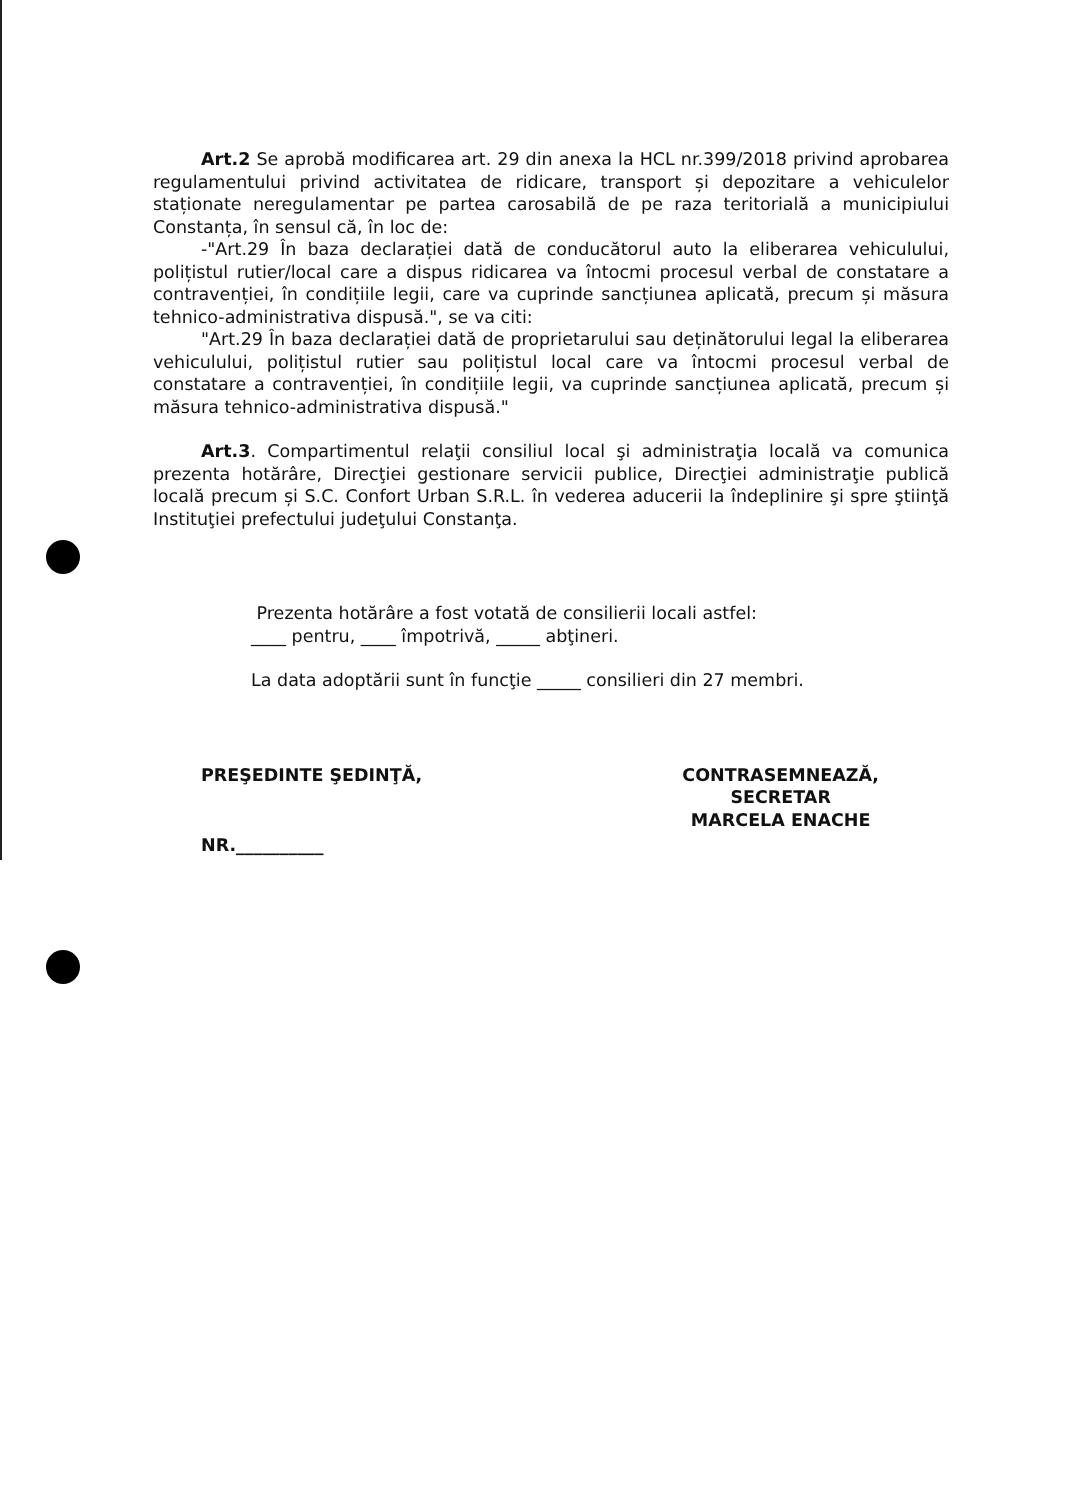Art.2 Se aprobă modificarea art. 29 din anexa la HCL nr.399/2018 privind aprobarea regulamentului privind activitatea de ridicare, transport și depozitare a vehiculelor staționate neregulamentar pe partea carosabilă de pe raza teritorială a municipiului Constanța, în sensul că, în loc de:
-"Art.29 În baza declarației dată de conducătorul auto la eliberarea vehiculului, polițistul rutier/local care a dispus ridicarea va întocmi procesul verbal de constatare a contravenției, în condițiile legii, care va cuprinde sancțiunea aplicată, precum și măsura tehnico-administrativa dispusă.", se va citi:
"Art.29 În baza declarației dată de proprietarului sau deținătorului legal la eliberarea vehiculului, polițistul rutier sau polițistul local care va întocmi procesul verbal de constatare a contravenției, în condițiile legii, va cuprinde sancțiunea aplicată, precum și măsura tehnico-administrativa dispusă."
Art.3. Compartimentul relaţii consiliul local şi administraţia locală va comunica prezenta hotărâre, Direcţiei gestionare servicii publice, Direcţiei administraţie publică locală precum și S.C. Confort Urban S.R.L. în vederea aducerii la îndeplinire şi spre ştiinţă Instituţiei prefectului judeţului Constanţa.
Prezenta hotărâre a fost votată de consilierii locali astfel:
____ pentru, ____ împotrivă, _____ abţineri.
La data adoptării sunt în funcţie _____ consilieri din 27 membri.
PREŞEDINTE ŞEDINŢĂ,
NR.__________
CONTRASEMNEAZĂ,
SECRETAR
MARCELA ENACHE